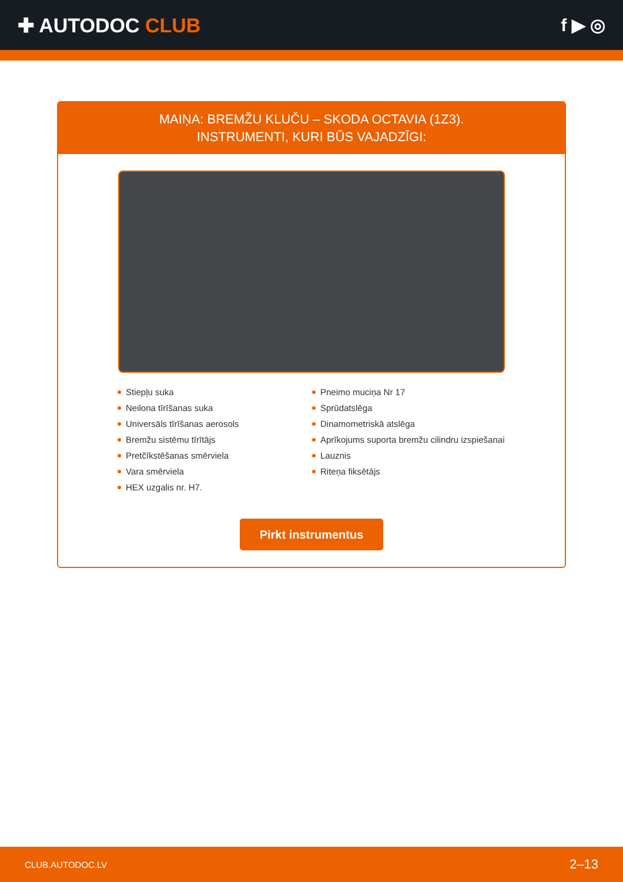✚ AUTODOC CLUB f ▶ ◎
MAIŅA: BREMŽU KLUČU – SKODA OCTAVIA (1Z3).
INSTRUMENTI, KURI BŪS VAJADZĪGI:
Stiepļu suka
Neilona tīrīšanas suka
Universāls tīrīšanas aerosols
Bremžu sistēmu tīrītājs
Pretčīkstēšanas smērviela
Vara smērviela
HEX uzgalis nr. H7.
Pneimo muciņa Nr 17
Sprūdatslēga
Dinamometriskā atslēga
Aprīkojums suporta bremžu cilindru izspiešanai
Lauznis
Riteņa fiksētājs
Pirkt instrumentus
CLUB.AUTODOC.LV 2–13